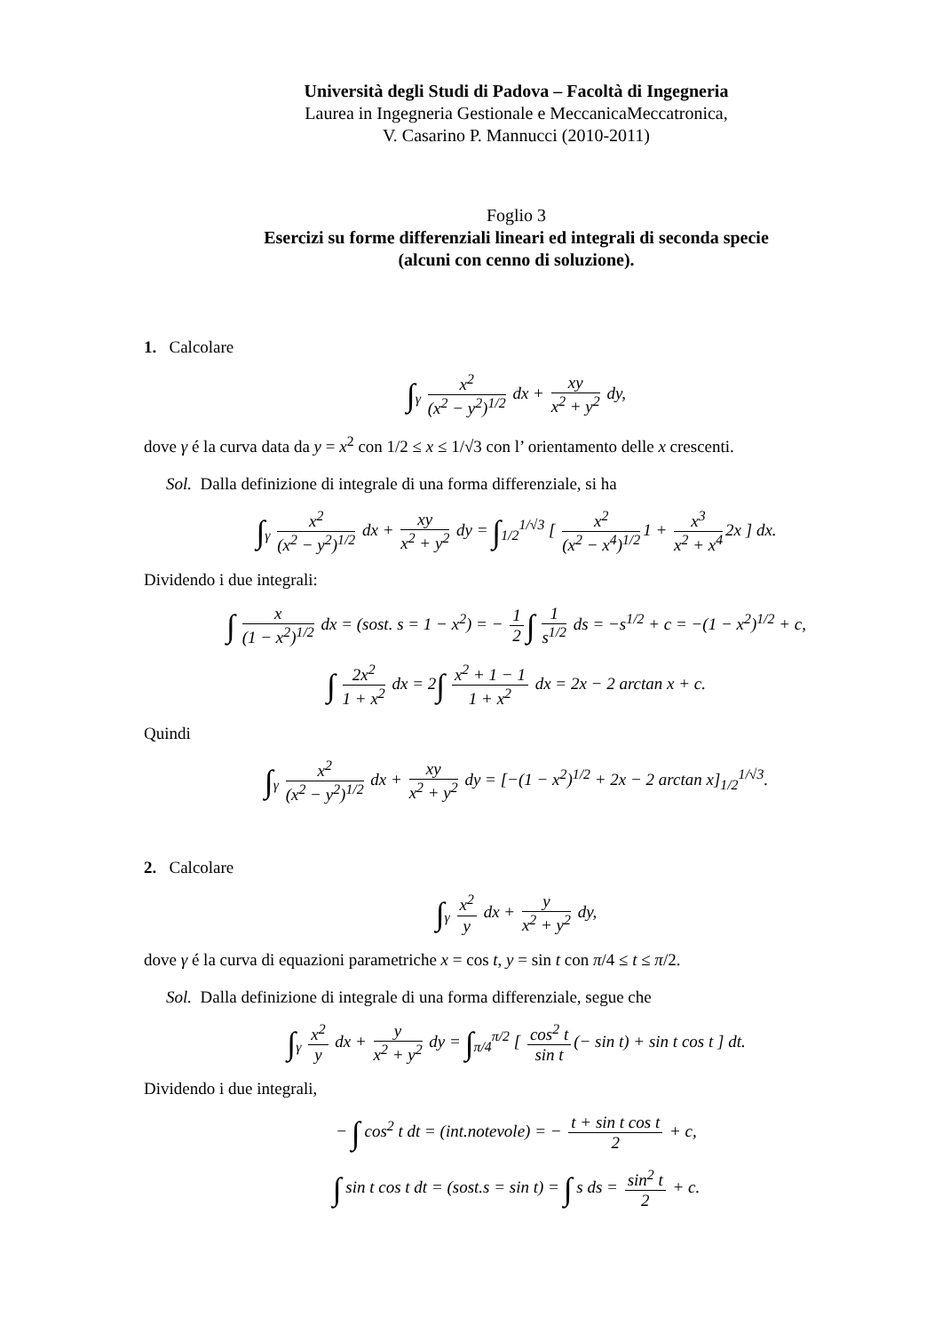Università degli Studi di Padova – Facoltà di Ingegneria
Laurea in Ingegneria Gestionale e MeccanicaMeccatronica,
V. Casarino P. Mannucci (2010-2011)
Foglio 3
Esercizi su forme differenziali lineari ed integrali di seconda specie
(alcuni con cenno di soluzione).
1. Calcolare
∫<sub>γ</sub> x<sup>2</sup> (x<sup>2</sup> − y<sup>2</sup>)<sup>1/2</sup> dx + xy x<sup>2</sup> + y<sup>2</sup> dy,
dove γ é la curva data da y = x<sup>2</sup> con 1/2 ≤ x ≤ 1/√3 con l’ orientamento delle x crescenti.
Sol. Dalla definizione di integrale di una forma differenziale, si ha
∫<sub>γ</sub> x<sup>2</sup> (x<sup>2</sup> − y<sup>2</sup>)<sup>1/2</sup> dx + xy x<sup>2</sup> + y<sup>2</sup> dy = ∫<sub>1/2</sub><sup>1/√3</sup> [ x<sup>2</sup> (x<sup>2</sup> − x<sup>4</sup>)<sup>1/2</sup> 1 + x<sup>3</sup> x<sup>2</sup> + x<sup>4</sup> 2x ] dx.
Dividendo i due integrali:
∫ x (1 − x<sup>2</sup>)<sup>1/2</sup> dx = (sost. s = 1 − x<sup>2</sup>) = − 1 2 ∫ 1 s<sup>1/2</sup> ds = −s<sup>1/2</sup> + c = −(1 − x<sup>2</sup>)<sup>1/2</sup> + c,
∫ 2x<sup>2</sup> 1 + x<sup>2</sup> dx = 2∫ x<sup>2</sup> + 1 − 1 1 + x<sup>2</sup> dx = 2x − 2 arctan x + c.
Quindi
∫<sub>γ</sub> x<sup>2</sup> (x<sup>2</sup> − y<sup>2</sup>)<sup>1/2</sup> dx + xy x<sup>2</sup> + y<sup>2</sup> dy = [−(1 − x<sup>2</sup>)<sup>1/2</sup> + 2x − 2 arctan x]<sub>1/2</sub><sup>1/√3</sup>.
2. Calcolare
∫<sub>γ</sub> x<sup>2</sup> y dx + y x<sup>2</sup> + y<sup>2</sup> dy,
dove γ é la curva di equazioni parametriche x = cos t, y = sin t con π/4 ≤ t ≤ π/2.
Sol. Dalla definizione di integrale di una forma differenziale, segue che
∫<sub>γ</sub> x<sup>2</sup> y dx + y x<sup>2</sup> + y<sup>2</sup> dy = ∫<sub>π/4</sub><sup>π/2</sup> [ cos<sup>2</sup> t sin t (− sin t) + sin t cos t ] dt.
Dividendo i due integrali,
− ∫ cos<sup>2</sup> t dt = (int.notevole) = − t + sin t cos t 2 + c,
∫ sin t cos t dt = (sost.s = sin t) = ∫ s ds = sin<sup>2</sup> t 2 + c.